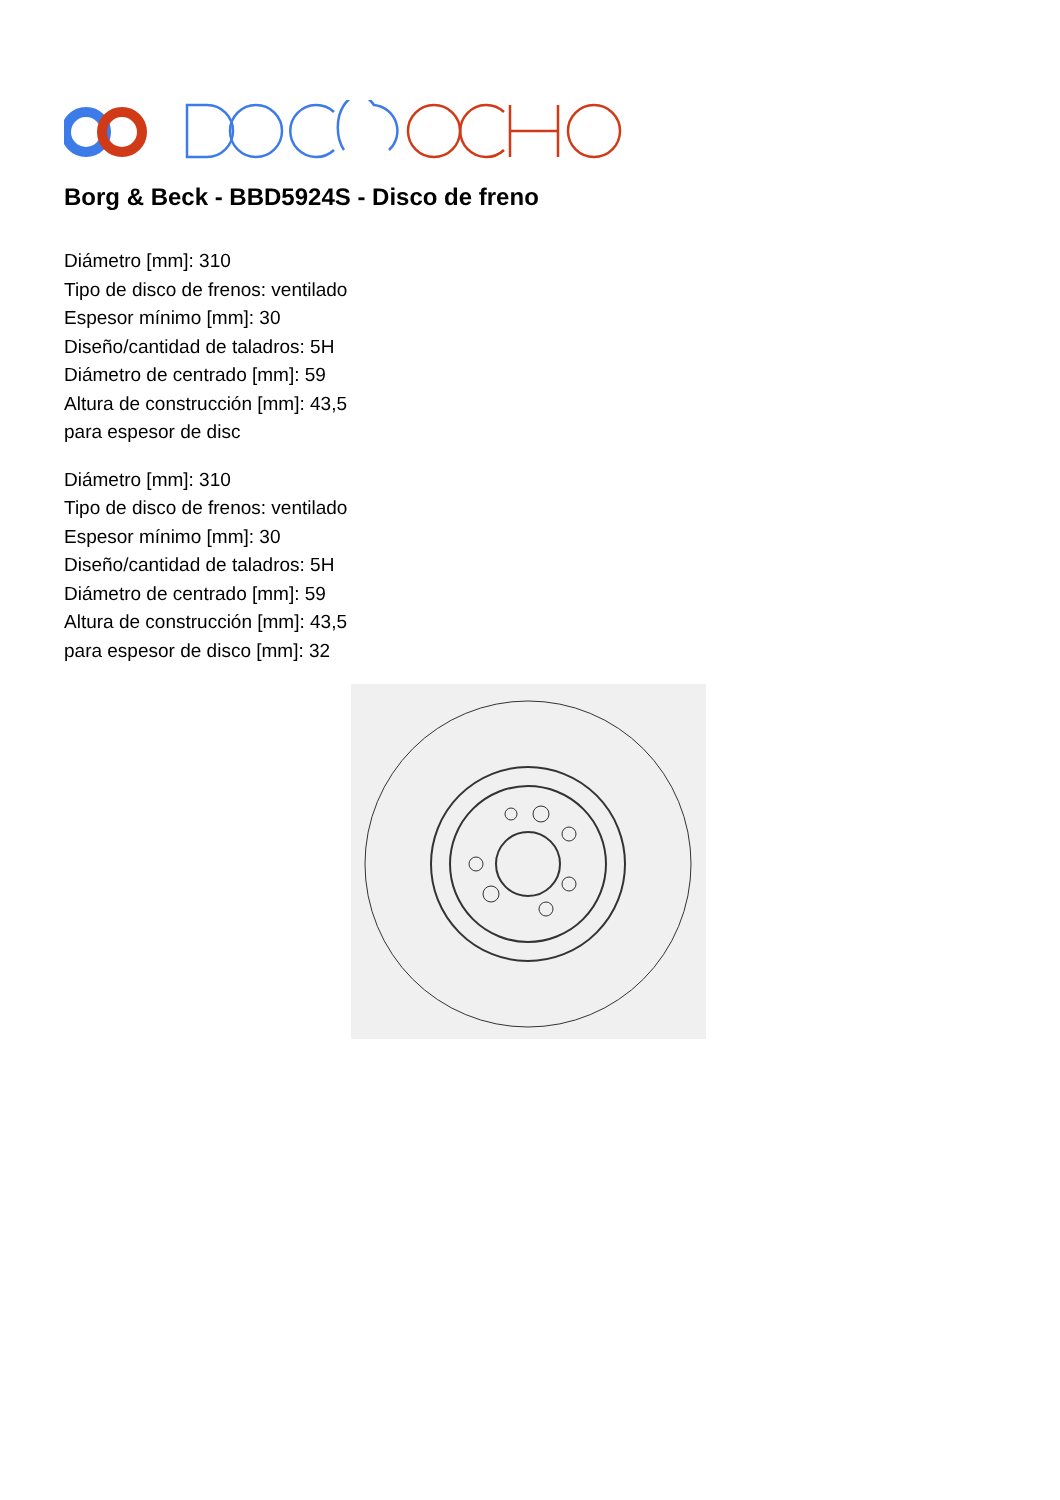Borg & Beck - BBD5924S - Disco de freno
Diámetro [mm]: 310
Tipo de disco de frenos: ventilado
Espesor mínimo [mm]: 30
Diseño/cantidad de taladros: 5H
Diámetro de centrado [mm]: 59
Altura de construcción [mm]: 43,5
para espesor de disc
Diámetro [mm]: 310
Tipo de disco de frenos: ventilado
Espesor mínimo [mm]: 30
Diseño/cantidad de taladros: 5H
Diámetro de centrado [mm]: 59
Altura de construcción [mm]: 43,5
para espesor de disco [mm]: 32